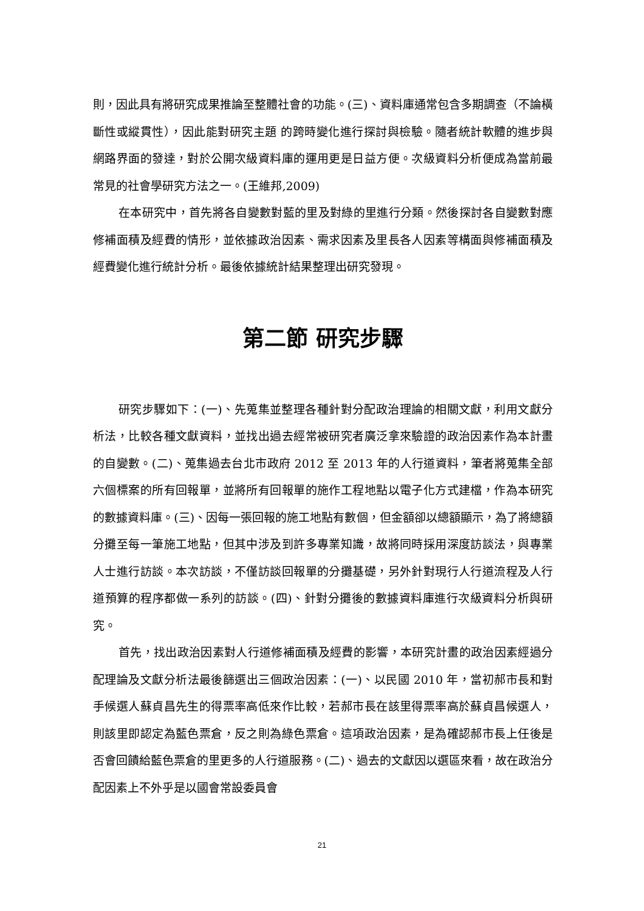則，因此具有將研究成果推論至整體社會的功能。(三)、資料庫通常包含多期調查（不論橫斷性或縱貫性），因此能對研究主題 的跨時變化進行探討與檢驗。隨者統計軟體的進步與網路界面的發達，對於公開次級資料庫的運用更是日益方便。次級資料分析便成為當前最常見的社會學研究方法之一。(王維邦,2009)
在本研究中，首先將各自變數對藍的里及對綠的里進行分類。然後探討各自變數對應修補面積及經費的情形，並依據政治因素、需求因素及里長各人因素等構面與修補面積及經費變化進行統計分析。最後依據統計結果整理出研究發現。
第二節 研究步驟
研究步驟如下：(一)、先蒐集並整理各種針對分配政治理論的相關文獻，利用文獻分析法，比較各種文獻資料，並找出過去經常被研究者廣泛拿來驗證的政治因素作為本計畫的自變數。(二)、蒐集過去台北市政府 2012 至 2013 年的人行道資料，筆者將蒐集全部六個標案的所有回報單，並將所有回報單的施作工程地點以電子化方式建檔，作為本研究的數據資料庫。(三)、因每一張回報的施工地點有數個，但金額卻以總額顯示，為了將總額分攤至每一筆施工地點，但其中涉及到許多專業知識，故將同時採用深度訪談法，與專業人士進行訪談。本次訪談，不僅訪談回報單的分攤基礎，另外針對現行人行道流程及人行道預算的程序都做一系列的訪談。(四)、針對分攤後的數據資料庫進行次級資料分析與研究。
首先，找出政治因素對人行道修補面積及經費的影響，本研究計畫的政治因素經過分配理論及文獻分析法最後篩選出三個政治因素：(一)、以民國 2010 年，當初郝市長和對手候選人蘇貞昌先生的得票率高低來作比較，若郝市長在該里得票率高於蘇貞昌候選人，則該里即認定為藍色票倉，反之則為綠色票倉。這項政治因素，是為確認郝市長上任後是否會回饋給藍色票倉的里更多的人行道服務。(二)、過去的文獻因以選區來看，故在政治分配因素上不外乎是以國會常設委員會
21